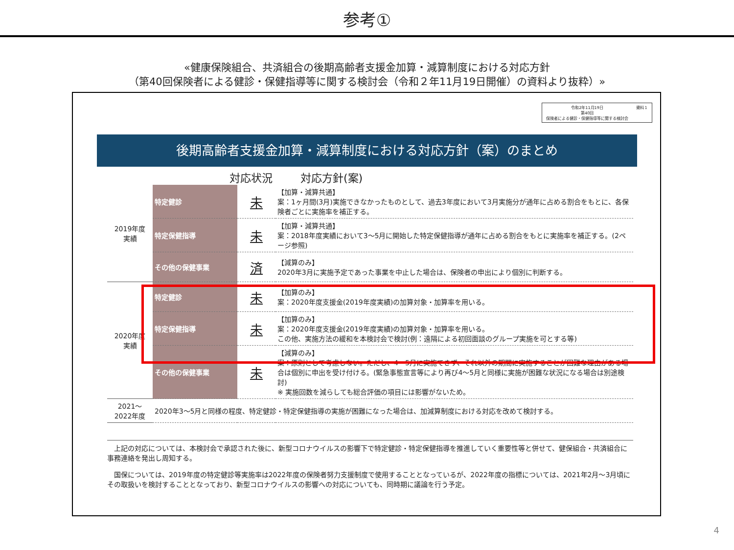参考①
«健康保険組合、共済組合の後期高齢者支援金加算・減算制度における対応方針
（第40回保険者による健診・保健指導等に関する検討会（令和２年11月19日開催）の資料より抜粋）»
令和2年11月19日
第40回
保険者による健診・保健指導等に関する検討会
資料１
後期高齢者支援金加算・減算制度における対応方針（案）のまとめ
対応状況 対応方針(案)
| 2019年度 実績 | 特定健診 | 未 | 【加算・減算共通】 案：1ヶ月間(3月)実施できなかったものとして、過去3年度において3月実施分が通年に占める割合をもとに、各保険者ごとに実施率を補正する。 |
| | 特定保健指導 | 未 | 【加算・減算共通】 案：2018年度実績において3～5月に開始した特定保健指導が通年に占める割合をもとに実施率を補正する。(2ページ参照) |
| | その他の保健事業 | 済 | 【減算のみ】 2020年3月に実施予定であった事業を中止した場合は、保険者の申出により個別に判断する。 |
| 2020年度 実績 | 特定健診 | 未 | 【加算のみ】 案：2020年度支援金(2019年度実績)の加算対象・加算率を用いる。 |
| | 特定保健指導 | 未 | 【加算のみ】 案：2020年度支援金(2019年度実績)の加算対象・加算率を用いる。 この他、実施方法の緩和を本検討会で検討(例：遠隔による初回面談のグループ実施を可とする等) |
| | その他の保健事業 | 未 | 【減算のみ】 案：原則として考慮しない。ただし、4～5月に実施できず、それ以外の期間に実施することが困難な理由がある場合は個別に申出を受け付ける。(緊急事態宣言等により再び4～5月と同様に実施が困難な状況になる場合は別途検討) ※ 実施回数を減らしても総合評価の項目には影響がないため。 |
| 2021～ 2022年度 | 2020年3～5月と同様の程度、特定健診・特定保健指導の実施が困難になった場合は、加減算制度における対応を改めて検討する。 | | |
　上記の対応については、本検討会で承認された後に、新型コロナウイルスの影響下で特定健診・特定保健指導を推進していく重要性等と併せて、健保組合・共済組合に事務連絡を発出し周知する。
　国保については、2019年度の特定健診等実施率は2022年度の保険者努力支援制度で使用することとなっているが、2022年度の指標については、2021年2月～3月頃にその取扱いを検討することとなっており、新型コロナウイルスの影響への対応についても、同時期に議論を行う予定。
4